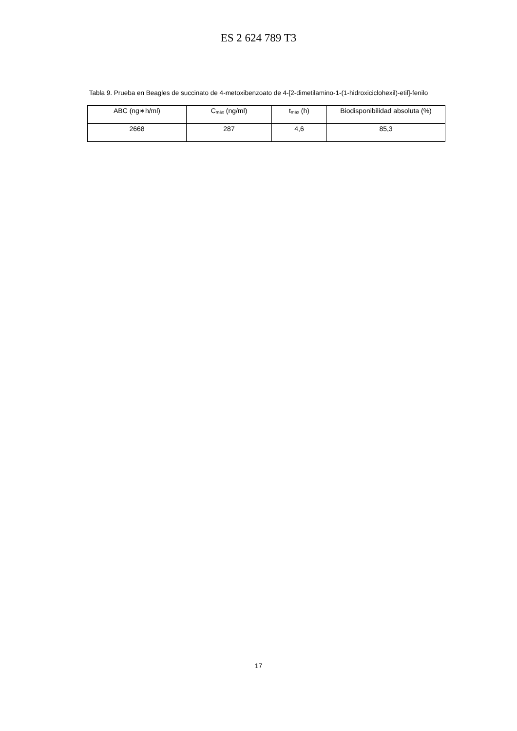ES 2 624 789 T3
Tabla 9. Prueba en Beagles de succinato de 4-metoxibenzoato de 4-[2-dimetilamino-1-(1-hidroxiciclohexil)-etil]-fenilo
| ABC (ng∗h/ml) | C<sub>máx</sub> (ng/ml) | t<sub>máx</sub> (h) | Biodisponibilidad absoluta (%) |
| --- | --- | --- | --- |
| 2668 | 287 | 4,6 | 85,3 |
17